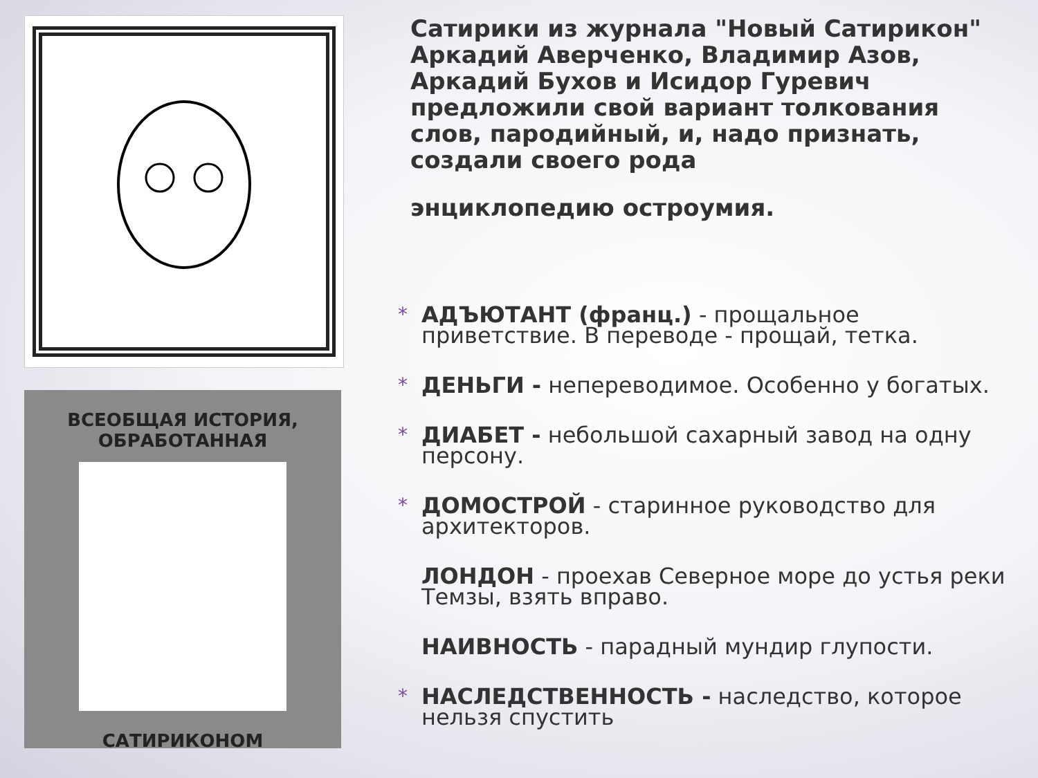ВСЕОБЩАЯ ИСТОРИЯ,
ОБРАБОТАННАЯ
САТИРИКОНОМ
Сатирики из журнала "Новый Сатирикон" Аркадий Аверченко, Владимир Азов, Аркадий Бухов и Исидор Гуревич предложили свой вариант толкования слов, пародийный, и, надо признать, создали своего рода
энциклопедию остроумия.
* АДЪЮТАНТ (франц.) - прощальное приветствие. В переводе - прощай, тетка.
* ДЕНЬГИ - непереводимое. Особенно у богатых.
* ДИАБЕТ - небольшой сахарный завод на одну персону.
* ДОМОСТРОЙ - старинное руководство для архитекторов.
ЛОНДОН - проехав Северное море до устья реки Темзы, взять вправо.
НАИВНОСТЬ - парадный мундир глупости.
* НАСЛЕДСТВЕННОСТЬ - наследство, которое нельзя спустить